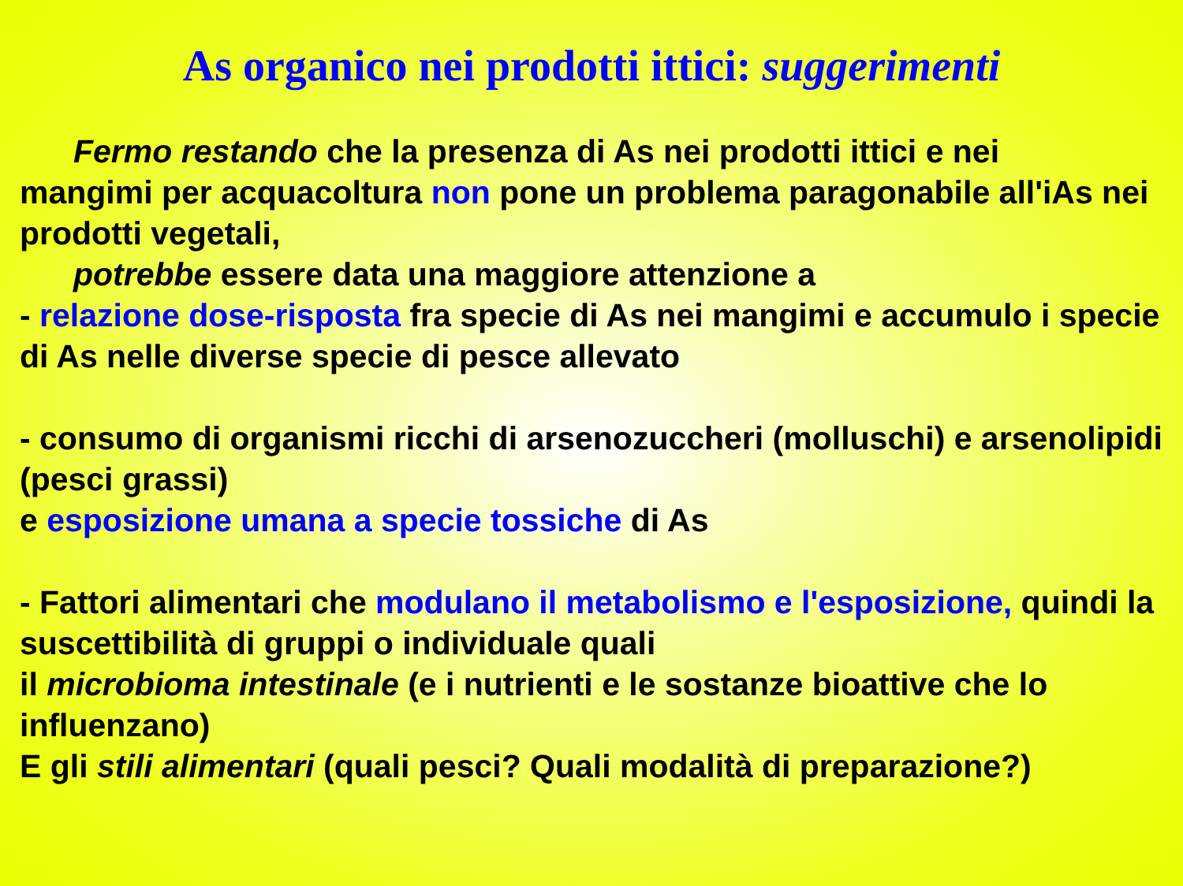As organico nei prodotti ittici: suggerimenti
Fermo restando che la presenza di As nei prodotti ittici e nei
mangimi per acquacoltura non pone un problema paragonabile all'iAs nei prodotti vegetali,
potrebbe essere data una maggiore attenzione a
- relazione dose-risposta fra specie di As nei mangimi e accumulo i specie di As nelle diverse specie di pesce allevato
- consumo di organismi ricchi di arsenozuccheri (molluschi) e arsenolipidi (pesci grassi)
e esposizione umana a specie tossiche di As
- Fattori alimentari che modulano il metabolismo e l'esposizione, quindi la suscettibilità di gruppi o individuale quali
il microbioma intestinale (e i nutrienti e le sostanze bioattive che lo influenzano)
E gli stili alimentari (quali pesci? Quali modalità di preparazione?)